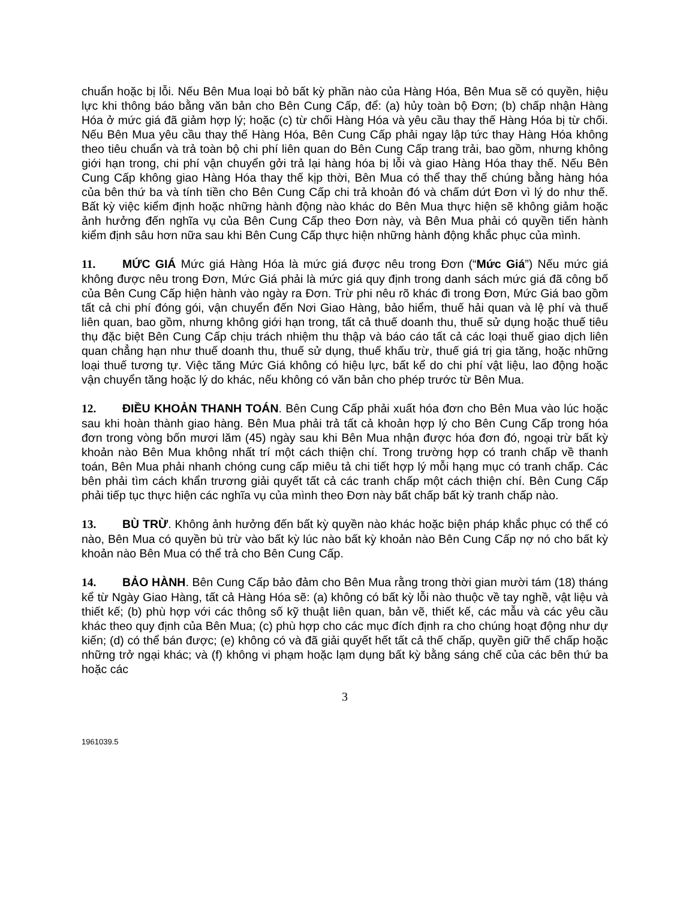chuẩn hoặc bị lỗi. Nếu Bên Mua loại bỏ bất kỳ phần nào của Hàng Hóa, Bên Mua sẽ có quyền, hiệu lực khi thông báo bằng văn bản cho Bên Cung Cấp, để: (a) hủy toàn bộ Đơn; (b) chấp nhận Hàng Hóa ở mức giá đã giảm hợp lý; hoặc (c) từ chối Hàng Hóa và yêu cầu thay thế Hàng Hóa bị từ chối. Nếu Bên Mua yêu cầu thay thế Hàng Hóa, Bên Cung Cấp phải ngay lập tức thay Hàng Hóa không theo tiêu chuẩn và trả toàn bộ chi phí liên quan do Bên Cung Cấp trang trải, bao gồm, nhưng không giới hạn trong, chi phí vận chuyển gởi trả lại hàng hóa bị lỗi và giao Hàng Hóa thay thế. Nếu Bên Cung Cấp không giao Hàng Hóa thay thế kịp thời, Bên Mua có thể thay thế chúng bằng hàng hóa của bên thứ ba và tính tiền cho Bên Cung Cấp chi trả khoản đó và chấm dứt Đơn vì lý do như thế. Bất kỳ việc kiểm định hoặc những hành động nào khác do Bên Mua thực hiện sẽ không giảm hoặc ảnh hưởng đến nghĩa vụ của Bên Cung Cấp theo Đơn này, và Bên Mua phải có quyền tiến hành kiểm định sâu hơn nữa sau khi Bên Cung Cấp thực hiện những hành động khắc phục của mình.
11. MỨC GIÁ Mức giá Hàng Hóa là mức giá được nêu trong Đơn (“Mức Giá”) Nếu mức giá không được nêu trong Đơn, Mức Giá phải là mức giá quy định trong danh sách mức giá đã công bố của Bên Cung Cấp hiện hành vào ngày ra Đơn. Trừ phi nêu rõ khác đi trong Đơn, Mức Giá bao gồm tất cả chi phí đóng gói, vận chuyển đến Nơi Giao Hàng, bảo hiểm, thuế hải quan và lệ phí và thuế liên quan, bao gồm, nhưng không giới hạn trong, tất cả thuế doanh thu, thuế sử dụng hoặc thuế tiêu thụ đặc biệt Bên Cung Cấp chịu trách nhiệm thu thập và báo cáo tất cả các loại thuế giao dịch liên quan chẳng hạn như thuế doanh thu, thuế sử dụng, thuế khấu trừ, thuế giá trị gia tăng, hoặc những loại thuế tương tự. Việc tăng Mức Giá không có hiệu lực, bất kể do chi phí vật liệu, lao động hoặc vận chuyển tăng hoặc lý do khác, nếu không có văn bản cho phép trước từ Bên Mua.
12. ĐIỀU KHOẢN THANH TOÁN. Bên Cung Cấp phải xuất hóa đơn cho Bên Mua vào lúc hoặc sau khi hoàn thành giao hàng. Bên Mua phải trả tất cả khoản hợp lý cho Bên Cung Cấp trong hóa đơn trong vòng bốn mươi lăm (45) ngày sau khi Bên Mua nhận được hóa đơn đó, ngoại trừ bất kỳ khoản nào Bên Mua không nhất trí một cách thiện chí. Trong trường hợp có tranh chấp về thanh toán, Bên Mua phải nhanh chóng cung cấp miêu tả chi tiết hợp lý mỗi hạng mục có tranh chấp. Các bên phải tìm cách khẩn trương giải quyết tất cả các tranh chấp một cách thiện chí. Bên Cung Cấp phải tiếp tục thực hiện các nghĩa vụ của mình theo Đơn này bất chấp bất kỳ tranh chấp nào.
13. BÙ TRỪ. Không ảnh hưởng đến bất kỳ quyền nào khác hoặc biện pháp khắc phục có thể có nào, Bên Mua có quyền bù trừ vào bất kỳ lúc nào bất kỳ khoản nào Bên Cung Cấp nợ nó cho bất kỳ khoản nào Bên Mua có thể trả cho Bên Cung Cấp.
14. BẢO HÀNH. Bên Cung Cấp bảo đảm cho Bên Mua rằng trong thời gian mười tám (18) tháng kể từ Ngày Giao Hàng, tất cả Hàng Hóa sẽ: (a) không có bất kỳ lỗi nào thuộc về tay nghề, vật liệu và thiết kế; (b) phù hợp với các thông số kỹ thuật liên quan, bản vẽ, thiết kế, các mẫu và các yêu cầu khác theo quy định của Bên Mua; (c) phù hợp cho các mục đích định ra cho chúng hoạt động như dự kiến; (d) có thể bán được; (e) không có và đã giải quyết hết tất cả thế chấp, quyền giữ thế chấp hoặc những trở ngại khác; và (f) không vi phạm hoặc lạm dụng bất kỳ bằng sáng chế của các bên thứ ba hoặc các
3
1961039.5